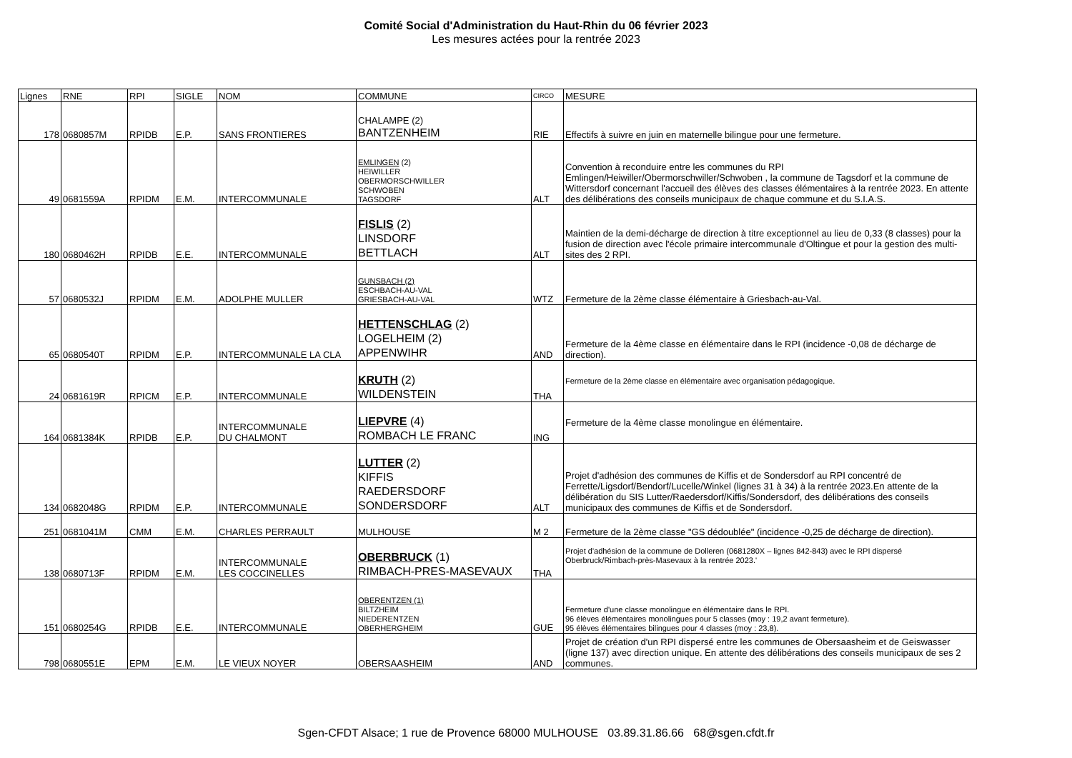Comité Social d'Administration du Haut-Rhin du 06 février 2023
Les mesures actées pour la rentrée 2023
| Lignes | RNE | RPI | SIGLE | NOM | COMMUNE | CIRCO | MESURE |
| --- | --- | --- | --- | --- | --- | --- | --- |
| 178 | 0680857M | RPIDB | E.P. | SANS FRONTIERES | CHALAMPE (2) BANTZENHEIM | RIE | Effectifs à suivre en juin en maternelle bilingue pour une fermeture. |
| 49 | 0681559A | RPIDM | E.M. | INTERCOMMUNALE | EMLINGEN (2) HEIWILLER OBERMORSCHWILLER SCHWOBEN TAGSDORF | ALT | Convention à reconduire entre les communes du RPI Emlingen/Heiwiller/Obermorschwiller/Schwoben , la commune de Tagsdorf et la commune de Wittersdorf concernant l'accueil des élèves des classes élémentaires à la rentrée 2023. En attente des délibérations des conseils municipaux de chaque commune et du S.I.A.S. |
| 180 | 0680462H | RPIDB | E.E. | INTERCOMMUNALE | FISLIS (2) LINSDORF BETTLACH | ALT | Maintien de la demi-décharge de direction à titre exceptionnel au lieu de 0,33 (8 classes) pour la fusion de direction avec l'école primaire intercommunale d'Oltingue et pour la gestion des multi-sites des 2 RPI. |
| 57 | 0680532J | RPIDM | E.M. | ADOLPHE MULLER | GUNSBACH (2) ESCHBACH-AU-VAL GRIESBACH-AU-VAL | WTZ | Fermeture de la 2ème classe élémentaire à Griesbach-au-Val. |
| 65 | 0680540T | RPIDM | E.P. | INTERCOMMUNALE LA CLA | HETTENSCHLAG (2) LOGELHEIM (2) APPENWIHR | AND | Fermeture de la 4ème classe en élémentaire dans le RPI (incidence -0,08 de décharge de direction). |
| 24 | 0681619R | RPICM | E.P. | INTERCOMMUNALE | KRUTH (2) WILDENSTEIN | THA | Fermeture de la 2ème classe en élémentaire avec organisation pédagogique. |
| 164 | 0681384K | RPIDB | E.P. | INTERCOMMUNALE DU CHALMONT | LIEPVRE (4) ROMBACH LE FRANC | ING | Fermeture de la 4ème classe monolingue en élémentaire. |
| 134 | 0682048G | RPIDM | E.P. | INTERCOMMUNALE | LUTTER (2) KIFFIS RAEDERSDORF SONDERSDORF | ALT | Projet d'adhésion des communes de Kiffis et de Sondersdorf au RPI concentré de Ferrette/Ligsdorf/Bendorf/Lucelle/Winkel (lignes 31 à 34) à la rentrée 2023.En attente de la délibération du SIS Lutter/Raedersdorf/Kiffis/Sondersdorf, des délibérations des conseils municipaux des communes de Kiffis et de Sondersdorf. |
| 251 | 0681041M | CMM | E.M. | CHARLES PERRAULT | MULHOUSE | M 2 | Fermeture de la 2ème classe "GS dédoublée" (incidence -0,25 de décharge de direction). |
| 138 | 0680713F | RPIDM | E.M. | INTERCOMMUNALE LES COCCINELLES | OBERBRUCK (1) RIMBACH-PRES-MASEVAUX | THA | Projet d'adhésion de la commune de Dolleren (0681280X – lignes 842-843) avec le RPI dispersé Oberbruck/Rimbach-près-Masevaux à la rentrée 2023.' |
| 151 | 0680254G | RPIDB | E.E. | INTERCOMMUNALE | OBERENTZEN (1) BILTZHEIM NIEDERENTZEN OBERHERGHEIM | GUE | Fermeture d'une classe monolingue en élémentaire dans le RPI. 96 élèves élémentaires monolingues pour 5 classes (moy : 19,2 avant fermeture). 95 élèves élémentaires bilingues pour 4 classes (moy : 23,8). |
| 798 | 0680551E | EPM | E.M. | LE VIEUX NOYER | OBERSAASHEIM | AND | Projet de création d'un RPI dispersé entre les communes de Obersaasheim et de Geiswasser (ligne 137) avec direction unique. En attente des délibérations des conseils municipaux de ses 2 communes. |
Sgen-CFDT Alsace; 1 rue de Provence 68000 MULHOUSE 03.89.31.86.66 68@sgen.cfdt.fr